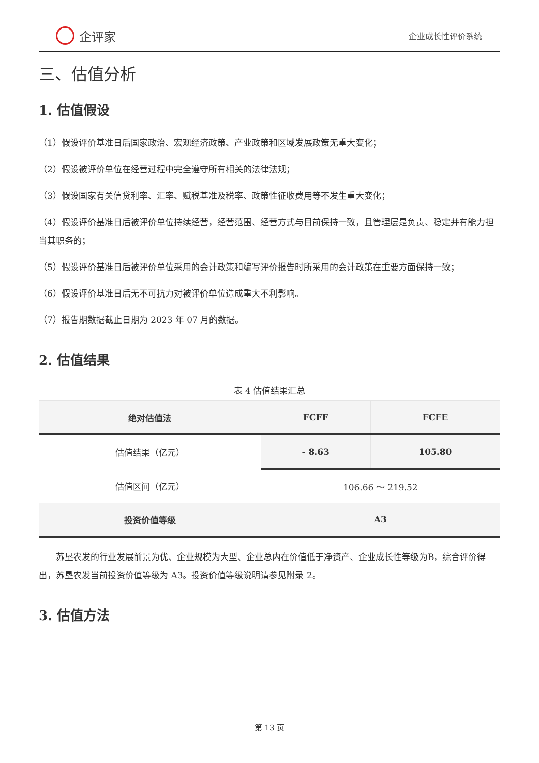企评家
企业成长性评价系统
三、估值分析
1. 估值假设
（1）假设评价基准日后国家政治、宏观经济政策、产业政策和区域发展政策无重大变化；
（2）假设被评价单位在经营过程中完全遵守所有相关的法律法规；
（3）假设国家有关信贷利率、汇率、赋税基准及税率、政策性征收费用等不发生重大变化；
（4）假设评价基准日后被评价单位持续经营，经营范围、经营方式与目前保持一致，且管理层是负责、稳定并有能力担当其职务的；
（5）假设评价基准日后被评价单位采用的会计政策和编写评价报告时所采用的会计政策在重要方面保持一致；
（6）假设评价基准日后无不可抗力对被评价单位造成重大不利影响。
（7）报告期数据截止日期为 2023 年 07 月的数据。
2. 估值结果
表 4 估值结果汇总
| 绝对估值法 | FCFF | FCFE |
| --- | --- | --- |
| 估值结果（亿元） | - 8.63 | 105.80 |
| 估值区间（亿元） | 106.66 ～ 219.52 | |
| 投资价值等级 | A3 | |
苏垦农发的行业发展前景为优、企业规模为大型、企业总内在价值低于净资产、企业成长性等级为B，综合评价得出，苏垦农发当前投资价值等级为 A3。投资价值等级说明请参见附录 2。
3. 估值方法
第 13 页